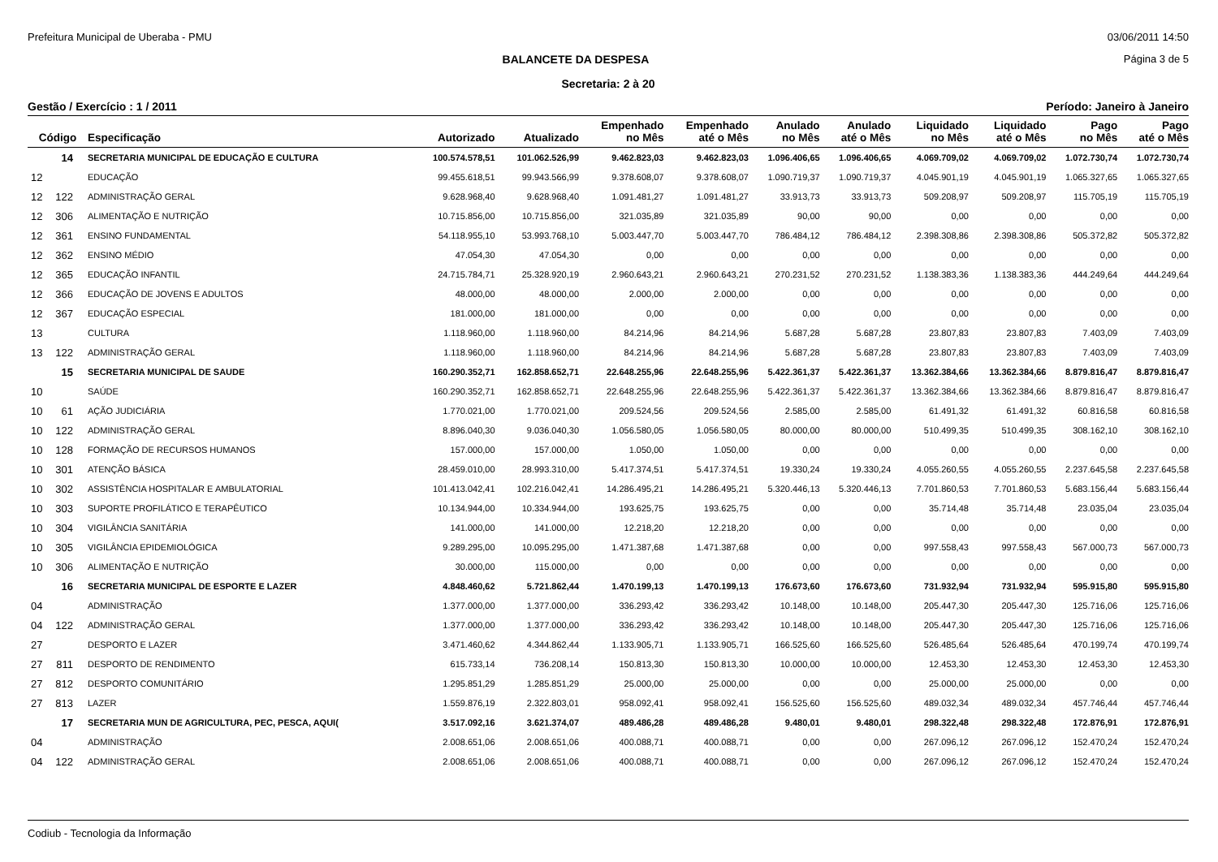Prefeitura Municipal de Uberaba - PMU 03/06/2011 14:50
BALANCETE DA DESPESA Página 3 de 5
Secretaria: 2 à 20
Gestão / Exercício : 1 / 2011 Período: Janeiro à Janeiro
| Código | | Especificação | Autorizado | Atualizado | Empenhado no Mês | Empenhado até o Mês | Anulado no Mês | Anulado até o Mês | Liquidado no Mês | Liquidado até o Mês | Pago no Mês | Pago até o Mês |
| --- | --- | --- | --- | --- | --- | --- | --- | --- | --- | --- | --- | --- |
| | 14 | SECRETARIA MUNICIPAL DE EDUCAÇÃO E CULTURA | 100.574.578,51 | 101.062.526,99 | 9.462.823,03 | 9.462.823,03 | 1.096.406,65 | 1.096.406,65 | 4.069.709,02 | 4.069.709,02 | 1.072.730,74 | 1.072.730,74 |
| 12 | | EDUCAÇÃO | 99.455.618,51 | 99.943.566,99 | 9.378.608,07 | 9.378.608,07 | 1.090.719,37 | 1.090.719,37 | 4.045.901,19 | 4.045.901,19 | 1.065.327,65 | 1.065.327,65 |
| 12 | 122 | ADMINISTRAÇÃO GERAL | 9.628.968,40 | 9.628.968,40 | 1.091.481,27 | 1.091.481,27 | 33.913,73 | 33.913,73 | 509.208,97 | 509.208,97 | 115.705,19 | 115.705,19 |
| 12 | 306 | ALIMENTAÇÃO E NUTRIÇÃO | 10.715.856,00 | 10.715.856,00 | 321.035,89 | 321.035,89 | 90,00 | 90,00 | 0,00 | 0,00 | 0,00 | 0,00 |
| 12 | 361 | ENSINO FUNDAMENTAL | 54.118.955,10 | 53.993.768,10 | 5.003.447,70 | 5.003.447,70 | 786.484,12 | 786.484,12 | 2.398.308,86 | 2.398.308,86 | 505.372,82 | 505.372,82 |
| 12 | 362 | ENSINO MÉDIO | 47.054,30 | 47.054,30 | 0,00 | 0,00 | 0,00 | 0,00 | 0,00 | 0,00 | 0,00 | 0,00 |
| 12 | 365 | EDUCAÇÃO INFANTIL | 24.715.784,71 | 25.328.920,19 | 2.960.643,21 | 2.960.643,21 | 270.231,52 | 270.231,52 | 1.138.383,36 | 1.138.383,36 | 444.249,64 | 444.249,64 |
| 12 | 366 | EDUCAÇÃO DE JOVENS E ADULTOS | 48.000,00 | 48.000,00 | 2.000,00 | 2.000,00 | 0,00 | 0,00 | 0,00 | 0,00 | 0,00 | 0,00 |
| 12 | 367 | EDUCAÇÃO ESPECIAL | 181.000,00 | 181.000,00 | 0,00 | 0,00 | 0,00 | 0,00 | 0,00 | 0,00 | 0,00 | 0,00 |
| 13 | | CULTURA | 1.118.960,00 | 1.118.960,00 | 84.214,96 | 84.214,96 | 5.687,28 | 5.687,28 | 23.807,83 | 23.807,83 | 7.403,09 | 7.403,09 |
| 13 | 122 | ADMINISTRAÇÃO GERAL | 1.118.960,00 | 1.118.960,00 | 84.214,96 | 84.214,96 | 5.687,28 | 5.687,28 | 23.807,83 | 23.807,83 | 7.403,09 | 7.403,09 |
| | 15 | SECRETARIA MUNICIPAL DE SAUDE | 160.290.352,71 | 162.858.652,71 | 22.648.255,96 | 22.648.255,96 | 5.422.361,37 | 5.422.361,37 | 13.362.384,66 | 13.362.384,66 | 8.879.816,47 | 8.879.816,47 |
| 10 | | SAÚDE | 160.290.352,71 | 162.858.652,71 | 22.648.255,96 | 22.648.255,96 | 5.422.361,37 | 5.422.361,37 | 13.362.384,66 | 13.362.384,66 | 8.879.816,47 | 8.879.816,47 |
| 10 | 61 | AÇÃO JUDICIÁRIA | 1.770.021,00 | 1.770.021,00 | 209.524,56 | 209.524,56 | 2.585,00 | 2.585,00 | 61.491,32 | 61.491,32 | 60.816,58 | 60.816,58 |
| 10 | 122 | ADMINISTRAÇÃO GERAL | 8.896.040,30 | 9.036.040,30 | 1.056.580,05 | 1.056.580,05 | 80.000,00 | 80.000,00 | 510.499,35 | 510.499,35 | 308.162,10 | 308.162,10 |
| 10 | 128 | FORMAÇÃO DE RECURSOS HUMANOS | 157.000,00 | 157.000,00 | 1.050,00 | 1.050,00 | 0,00 | 0,00 | 0,00 | 0,00 | 0,00 | 0,00 |
| 10 | 301 | ATENÇÃO BÁSICA | 28.459.010,00 | 28.993.310,00 | 5.417.374,51 | 5.417.374,51 | 19.330,24 | 19.330,24 | 4.055.260,55 | 4.055.260,55 | 2.237.645,58 | 2.237.645,58 |
| 10 | 302 | ASSISTÊNCIA HOSPITALAR E AMBULATORIAL | 101.413.042,41 | 102.216.042,41 | 14.286.495,21 | 14.286.495,21 | 5.320.446,13 | 5.320.446,13 | 7.701.860,53 | 7.701.860,53 | 5.683.156,44 | 5.683.156,44 |
| 10 | 303 | SUPORTE PROFILÁTICO E TERAPÊUTICO | 10.134.944,00 | 10.334.944,00 | 193.625,75 | 193.625,75 | 0,00 | 0,00 | 35.714,48 | 35.714,48 | 23.035,04 | 23.035,04 |
| 10 | 304 | VIGILÂNCIA SANITÁRIA | 141.000,00 | 141.000,00 | 12.218,20 | 12.218,20 | 0,00 | 0,00 | 0,00 | 0,00 | 0,00 | 0,00 |
| 10 | 305 | VIGILÂNCIA EPIDEMIOLÓGICA | 9.289.295,00 | 10.095.295,00 | 1.471.387,68 | 1.471.387,68 | 0,00 | 0,00 | 997.558,43 | 997.558,43 | 567.000,73 | 567.000,73 |
| 10 | 306 | ALIMENTAÇÃO E NUTRIÇÃO | 30.000,00 | 115.000,00 | 0,00 | 0,00 | 0,00 | 0,00 | 0,00 | 0,00 | 0,00 | 0,00 |
| | 16 | SECRETARIA MUNICIPAL DE ESPORTE E LAZER | 4.848.460,62 | 5.721.862,44 | 1.470.199,13 | 1.470.199,13 | 176.673,60 | 176.673,60 | 731.932,94 | 731.932,94 | 595.915,80 | 595.915,80 |
| 04 | | ADMINISTRAÇÃO | 1.377.000,00 | 1.377.000,00 | 336.293,42 | 336.293,42 | 10.148,00 | 10.148,00 | 205.447,30 | 205.447,30 | 125.716,06 | 125.716,06 |
| 04 | 122 | ADMINISTRAÇÃO GERAL | 1.377.000,00 | 1.377.000,00 | 336.293,42 | 336.293,42 | 10.148,00 | 10.148,00 | 205.447,30 | 205.447,30 | 125.716,06 | 125.716,06 |
| 27 | | DESPORTO E LAZER | 3.471.460,62 | 4.344.862,44 | 1.133.905,71 | 1.133.905,71 | 166.525,60 | 166.525,60 | 526.485,64 | 526.485,64 | 470.199,74 | 470.199,74 |
| 27 | 811 | DESPORTO DE RENDIMENTO | 615.733,14 | 736.208,14 | 150.813,30 | 150.813,30 | 10.000,00 | 10.000,00 | 12.453,30 | 12.453,30 | 12.453,30 | 12.453,30 |
| 27 | 812 | DESPORTO COMUNITÁRIO | 1.295.851,29 | 1.285.851,29 | 25.000,00 | 25.000,00 | 0,00 | 0,00 | 25.000,00 | 25.000,00 | 0,00 | 0,00 |
| 27 | 813 | LAZER | 1.559.876,19 | 2.322.803,01 | 958.092,41 | 958.092,41 | 156.525,60 | 156.525,60 | 489.032,34 | 489.032,34 | 457.746,44 | 457.746,44 |
| | 17 | SECRETARIA MUN DE AGRICULTURA, PEC, PESCA, AQUI( | 3.517.092,16 | 3.621.374,07 | 489.486,28 | 489.486,28 | 9.480,01 | 9.480,01 | 298.322,48 | 298.322,48 | 172.876,91 | 172.876,91 |
| 04 | | ADMINISTRAÇÃO | 2.008.651,06 | 2.008.651,06 | 400.088,71 | 400.088,71 | 0,00 | 0,00 | 267.096,12 | 267.096,12 | 152.470,24 | 152.470,24 |
| 04 | 122 | ADMINISTRAÇÃO GERAL | 2.008.651,06 | 2.008.651,06 | 400.088,71 | 400.088,71 | 0,00 | 0,00 | 267.096,12 | 267.096,12 | 152.470,24 | 152.470,24 |
Codiub - Tecnologia da Informação